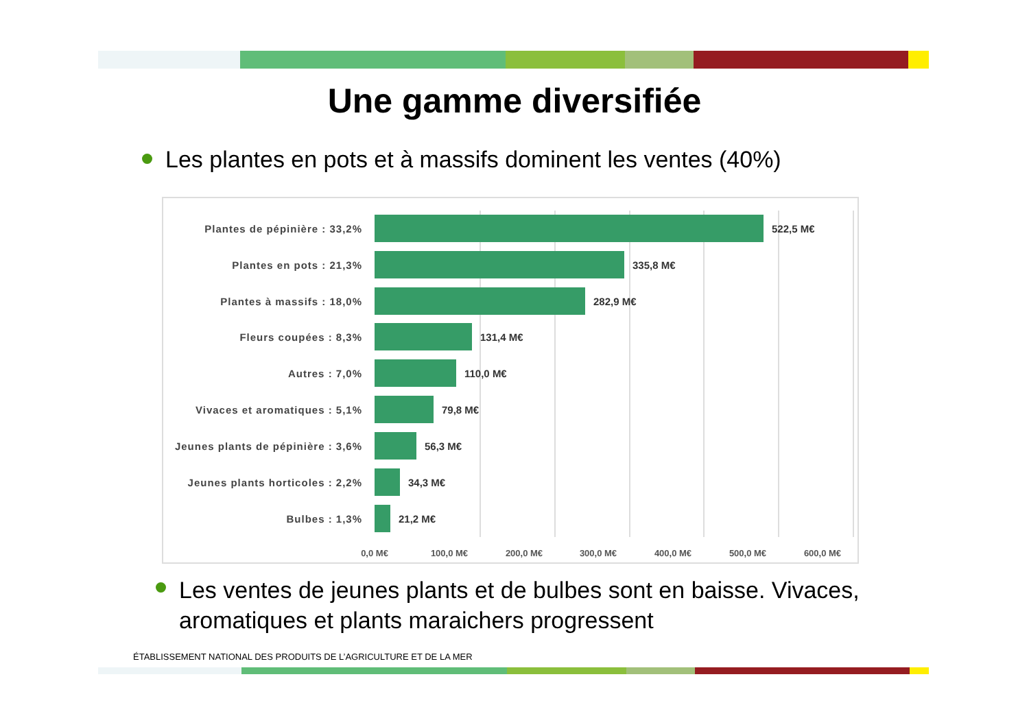Une gamme diversifiée
Les plantes en pots et à massifs dominent les ventes (40%)
Plantes de pépinière : 33,2% 522,5 M€
Plantes en pots : 21,3% 335,8 M€
Plantes à massifs : 18,0% 282,9 M€
Fleurs coupées : 8,3% 131,4 M€
Autres : 7,0% 110,0 M€
Vivaces et aromatiques : 5,1% 79,8 M€
Jeunes plants de pépinière : 3,6%
56,3 M€
Jeunes plants horticoles : 2,2%
34,3 M€
Bulbes : 1,3% 21,2 M€
0,0 M€ 100,0 M€ 200,0 M€ 300,0 M€ 400,0 M€ 500,0 M€ 600,0 M€
Les ventes de jeunes plants et de bulbes sont en baisse. Vivaces, aromatiques et plants maraichers progressent
ÉTABLISSEMENT NATIONAL DES PRODUITS DE L’AGRICULTURE ET DE LA MER